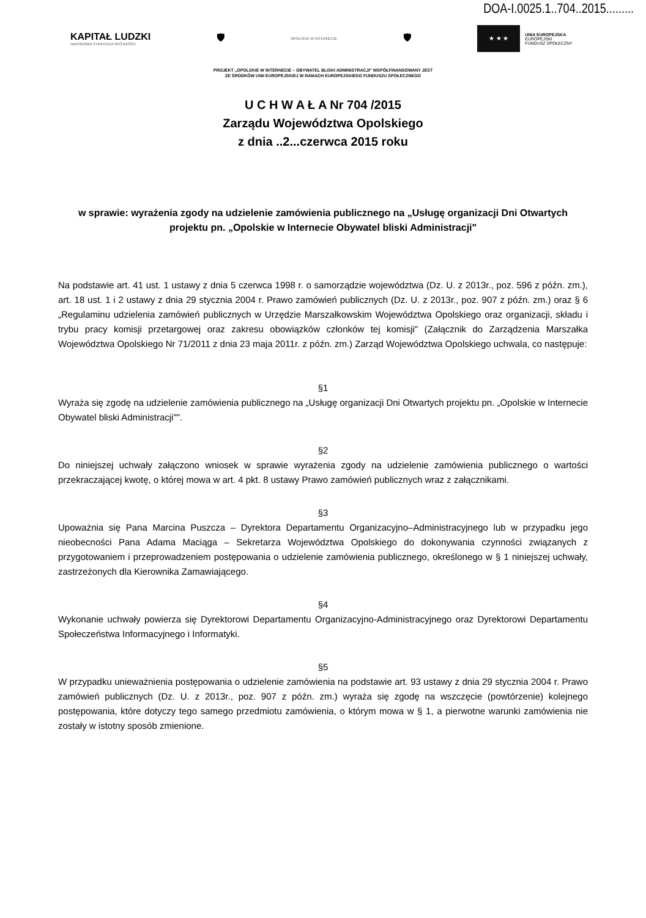DOA-I.0025.1..704..2015.........
KAPITAŁ LUDZKI
NARODOWA STRATEGIA SPÓJNOŚCI
🛡
OPOLSKIE W INTERNECIE
🛡
★ ★ ★
UNIA EUROPEJSKA
EUROPEJSKI
FUNDUSZ SPOŁECZNY
PROJEKT „OPOLSKIE W INTERNECIE – OBYWATEL BLISKI ADMINISTRACJI" WSPÓŁFINANSOWANY JEST
ZE ŚRODKÓW UNII EUROPEJSKIEJ W RAMACH EUROPEJSKIEGO FUNDUSZU SPOŁECZNEGO
U C H W A Ł A Nr 704 /2015
Zarządu Województwa Opolskiego
z dnia ..2...czerwca 2015 roku
w sprawie: wyrażenia zgody na udzielenie zamówienia publicznego na „Usługę organizacji Dni Otwartych projektu pn. „Opolskie w Internecie Obywatel bliski Administracji"
Na podstawie art. 41 ust. 1 ustawy z dnia 5 czerwca 1998 r. o samorządzie województwa (Dz. U. z 2013r., poz. 596 z późn. zm.), art. 18 ust. 1 i 2 ustawy z dnia 29 stycznia 2004 r. Prawo zamówień publicznych (Dz. U. z 2013r., poz. 907 z późn. zm.) oraz § 6 „Regulaminu udzielenia zamówień publicznych w Urzędzie Marszałkowskim Województwa Opolskiego oraz organizacji, składu i trybu pracy komisji przetargowej oraz zakresu obowiązków członków tej komisji" (Załącznik do Zarządzenia Marszałka Województwa Opolskiego Nr 71/2011 z dnia 23 maja 2011r. z późn. zm.) Zarząd Województwa Opolskiego uchwala, co następuje:
§1
Wyraża się zgodę na udzielenie zamówienia publicznego na „Usługę organizacji Dni Otwartych projektu pn. „Opolskie w Internecie Obywatel bliski Administracji"".
§2
Do niniejszej uchwały załączono wniosek w sprawie wyrażenia zgody na udzielenie zamówienia publicznego o wartości przekraczającej kwotę, o której mowa w art. 4 pkt. 8 ustawy Prawo zamówień publicznych wraz z załącznikami.
§3
Upoważnia się Pana Marcina Puszcza – Dyrektora Departamentu Organizacyjno–Administracyjnego lub w przypadku jego nieobecności Pana Adama Maciąga – Sekretarza Województwa Opolskiego do dokonywania czynności związanych z przygotowaniem i przeprowadzeniem postępowania o udzielenie zamówienia publicznego, określonego w § 1 niniejszej uchwały, zastrzeżonych dla Kierownika Zamawiającego.
§4
Wykonanie uchwały powierza się Dyrektorowi Departamentu Organizacyjno-Administracyjnego oraz Dyrektorowi Departamentu Społeczeństwa Informacyjnego i Informatyki.
§5
W przypadku unieważnienia postępowania o udzielenie zamówienia na podstawie art. 93 ustawy z dnia 29 stycznia 2004 r. Prawo zamówień publicznych (Dz. U. z 2013r., poz. 907 z późn. zm.) wyraża się zgodę na wszczęcie (powtórzenie) kolejnego postępowania, które dotyczy tego samego przedmiotu zamówienia, o którym mowa w § 1, a pierwotne warunki zamówienia nie zostały w istotny sposób zmienione.